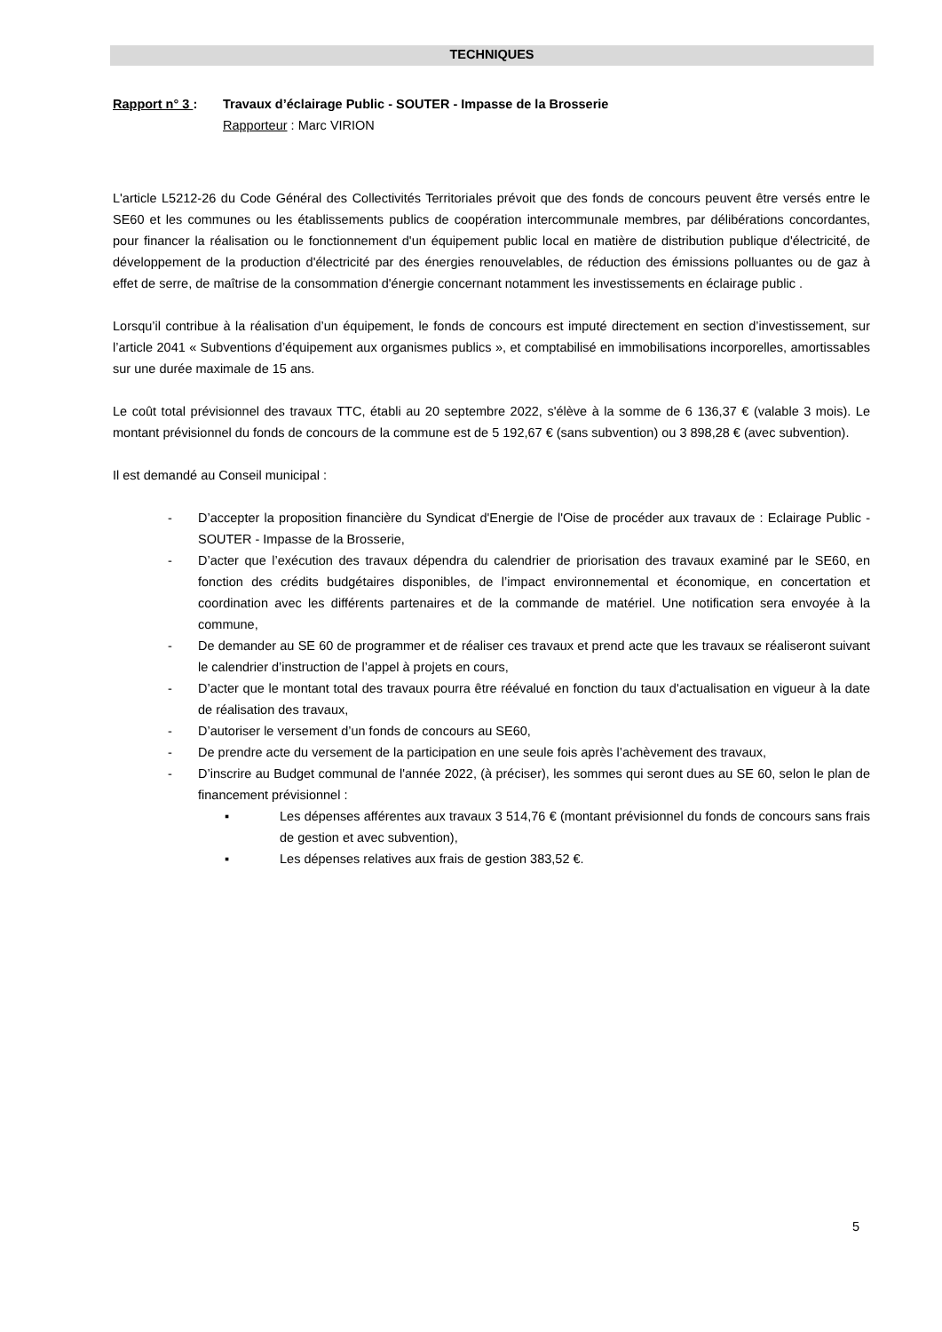TECHNIQUES
Rapport n° 3 : Travaux d’éclairage Public - SOUTER - Impasse de la Brosserie
Rapporteur : Marc VIRION
L'article L5212-26 du Code Général des Collectivités Territoriales prévoit que des fonds de concours peuvent être versés entre le SE60 et les communes ou les établissements publics de coopération intercommunale membres, par délibérations concordantes, pour financer la réalisation ou le fonctionnement d'un équipement public local en matière de distribution publique d'électricité, de développement de la production d'électricité par des énergies renouvelables, de réduction des émissions polluantes ou de gaz à effet de serre, de maîtrise de la consommation d'énergie concernant notamment les investissements en éclairage public .
Lorsqu’il contribue à la réalisation d’un équipement, le fonds de concours est imputé directement en section d’investissement, sur l’article 2041 « Subventions d’équipement aux organismes publics », et comptabilisé en immobilisations incorporelles, amortissables sur une durée maximale de 15 ans.
Le coût total prévisionnel des travaux TTC, établi au 20 septembre 2022, s'élève à la somme de 6 136,37 € (valable 3 mois). Le montant prévisionnel du fonds de concours de la commune est de 5 192,67 € (sans subvention) ou 3 898,28 € (avec subvention).
Il est demandé au Conseil municipal :
- D’accepter la proposition financière du Syndicat d'Energie de l'Oise de procéder aux travaux de : Eclairage Public - SOUTER - Impasse de la Brosserie,
- D’acter que l’exécution des travaux dépendra du calendrier de priorisation des travaux examiné par le SE60, en fonction des crédits budgétaires disponibles, de l’impact environnemental et économique, en concertation et coordination avec les différents partenaires et de la commande de matériel. Une notification sera envoyée à la commune,
- De demander au SE 60 de programmer et de réaliser ces travaux et prend acte que les travaux se réaliseront suivant le calendrier d’instruction de l’appel à projets en cours,
- D’acter que le montant total des travaux pourra être réévalué en fonction du taux d'actualisation en vigueur à la date de réalisation des travaux,
- D’autoriser le versement d’un fonds de concours au SE60,
- De prendre acte du versement de la participation en une seule fois après l’achèvement des travaux,
- D’inscrire au Budget communal de l'année 2022, (à préciser), les sommes qui seront dues au SE 60, selon le plan de financement prévisionnel :
▪ Les dépenses afférentes aux travaux 3 514,76 € (montant prévisionnel du fonds de concours sans frais de gestion et avec subvention),
▪ Les dépenses relatives aux frais de gestion 383,52 €.
5